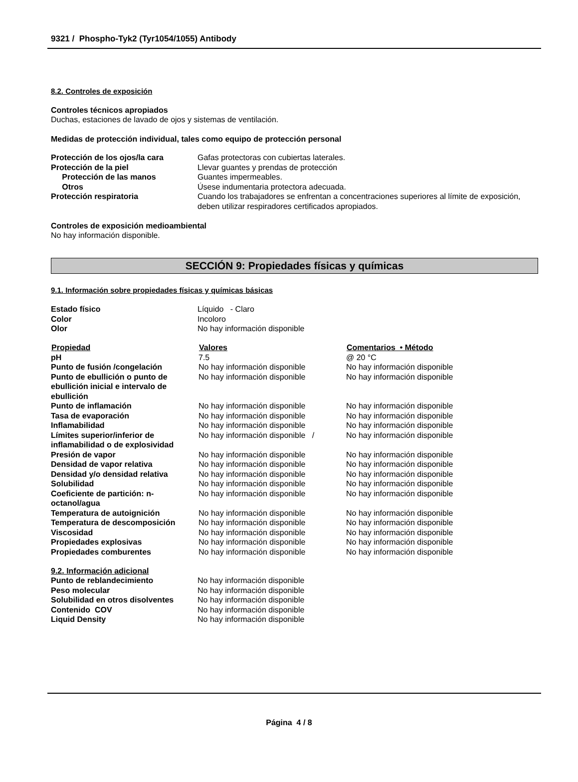9321 / Phospho-Tyk2 (Tyr1054/1055) Antibody
8.2. Controles de exposición
Controles técnicos apropiados
Duchas, estaciones de lavado de ojos y sistemas de ventilación.
Medidas de protección individual, tales como equipo de protección personal
| Protección de los ojos/la cara | Gafas protectoras con cubiertas laterales. |
| Protección de la piel | Llevar guantes y prendas de protección |
| Protección de las manos | Guantes impermeables. |
| Otros | Úsese indumentaria protectora adecuada. |
| Protección respiratoria | Cuando los trabajadores se enfrentan a concentraciones superiores al límite de exposición, deben utilizar respiradores certificados apropiados. |
Controles de exposición medioambiental
No hay información disponible.
SECCIÓN 9: Propiedades físicas y químicas
9.1. Información sobre propiedades físicas y químicas básicas
| Estado físico | Líquido - Claro |
| Color | Incoloro |
| Olor | No hay información disponible |
| Propiedad | Valores | Comentarios • Método |
| --- | --- | --- |
| pH | 7.5 | @ 20 °C |
| Punto de fusión /congelación | No hay información disponible | No hay información disponible |
| Punto de ebullición o punto de ebullición inicial e intervalo de ebullición | No hay información disponible | No hay información disponible |
| Punto de inflamación | No hay información disponible | No hay información disponible |
| Tasa de evaporación | No hay información disponible | No hay información disponible |
| Inflamabilidad | No hay información disponible | No hay información disponible |
| Límites superior/inferior de inflamabilidad o de explosividad | No hay información disponible / | No hay información disponible |
| Presión de vapor | No hay información disponible | No hay información disponible |
| Densidad de vapor relativa | No hay información disponible | No hay información disponible |
| Densidad y/o densidad relativa | No hay información disponible | No hay información disponible |
| Solubilidad | No hay información disponible | No hay información disponible |
| Coeficiente de partición: n-octanol/agua | No hay información disponible | No hay información disponible |
| Temperatura de autoignición | No hay información disponible | No hay información disponible |
| Temperatura de descomposición | No hay información disponible | No hay información disponible |
| Viscosidad | No hay información disponible | No hay información disponible |
| Propiedades explosivas | No hay información disponible | No hay información disponible |
| Propiedades comburentes | No hay información disponible | No hay información disponible |
9.2. Información adicional
| Punto de reblandecimiento | No hay información disponible |
| Peso molecular | No hay información disponible |
| Solubilidad en otros disolventes | No hay información disponible |
| Contenido COV | No hay información disponible |
| Liquid Density | No hay información disponible |
Página 4 / 8